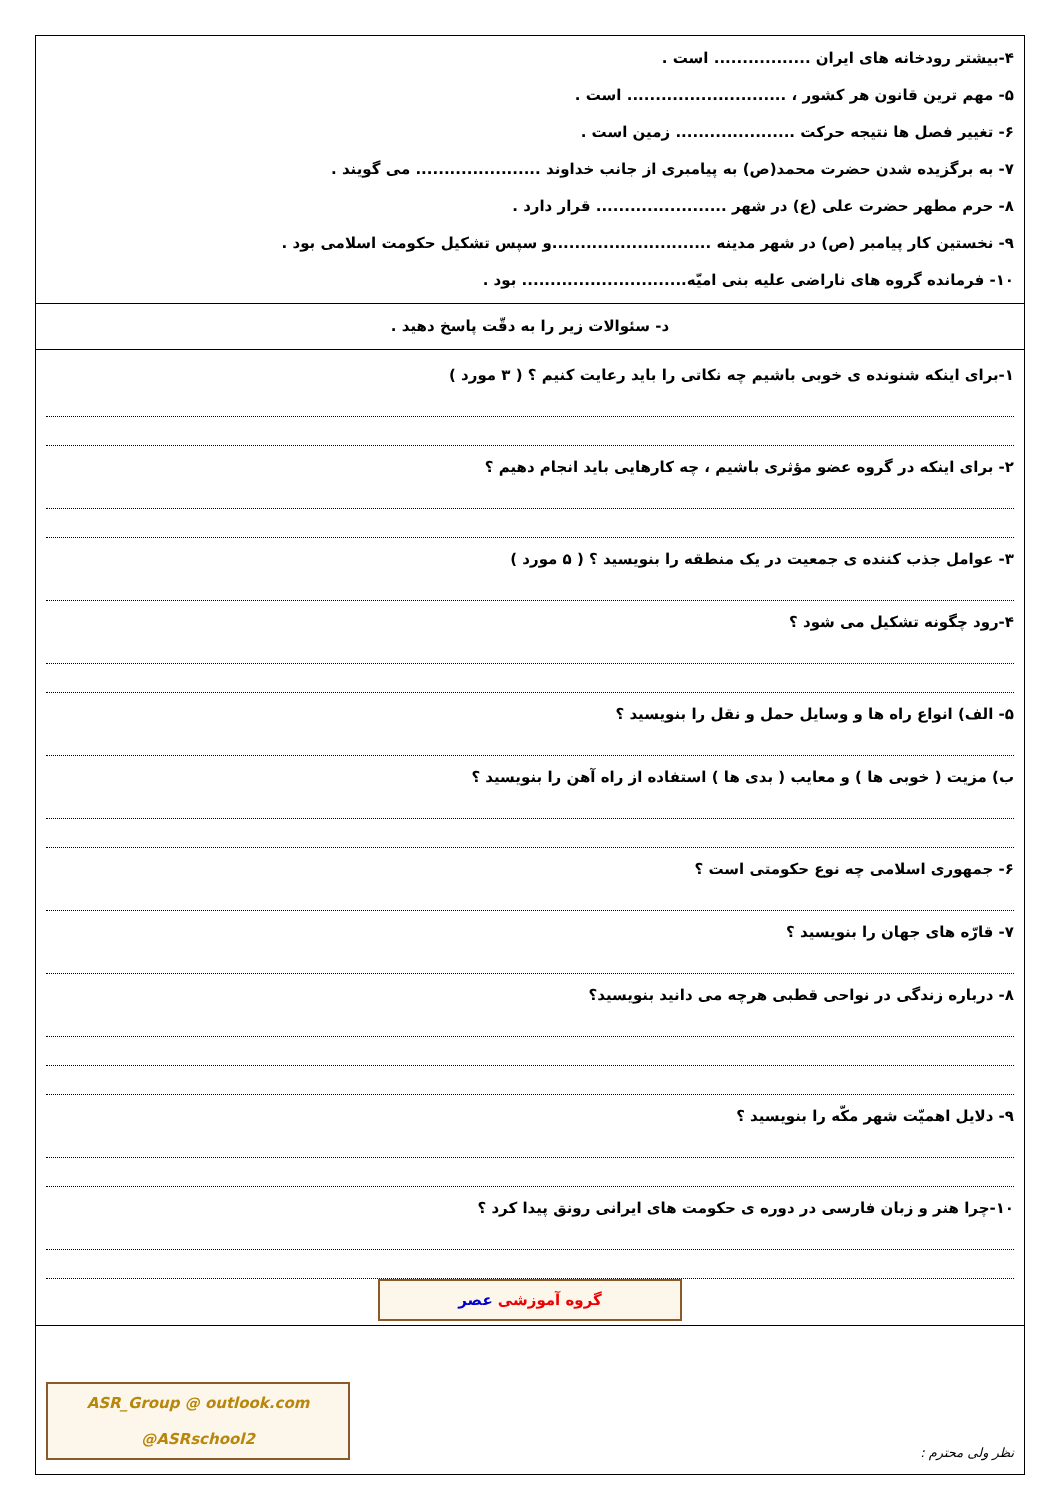| ۴-بیشتر رودخانه های ایران ................. است . ۵- مهم ترین قانون هر کشور ، ............................ است . ۶- تغییر فصل ها نتیجه حرکت ..................... زمین است . ۷- به برگزیده شدن حضرت محمد(ص) به پیامبری از جانب خداوند ...................... می گویند . ۸- حرم مطهر حضرت علی (ع) در شهر ....................... قرار دارد . ۹- نخستین کار پیامبر (ص) در شهر مدینه ............................و سپس تشکیل حکومت اسلامی بود . ۱۰- فرمانده گروه های ناراضی علیه بنی امیّه............................. بود . |
| د- سئوالات زیر را به دقّت پاسخ دهید . |
| ۱-برای اینکه شنونده ی خوبی باشیم چه نکاتی را باید رعایت کنیم ؟ ( ۳ مورد ) ۲- برای اینکه در گروه عضو مؤثری باشیم ، چه کارهایی باید انجام دهیم ؟ ۳- عوامل جذب کننده ی جمعیت در یک منطقه را بنویسید ؟ ( ۵ مورد ) ۴-رود چگونه تشکیل می شود ؟ ۵- الف) انواع راه ها و وسایل حمل و نقل را بنویسید ؟ ب) مزیت ( خوبی ها ) و معایب ( بدی ها ) استفاده از راه آهن را بنویسید ؟ ۶- جمهوری اسلامی چه نوع حکومتی است ؟ ۷- قارّه های جهان را بنویسید ؟ ۸- درباره زندگی در نواحی قطبی هرچه می دانید بنویسید؟ ۹- دلایل اهمیّت شهر مکّه را بنویسید ؟ ۱۰-چرا هنر و زبان فارسی در دوره ی حکومت های ایرانی رونق پیدا کرد ؟ گروه آموزشی عصر |
| نظر ولی محترم : ASR_Group @ outlook.com @ASRschool2 |